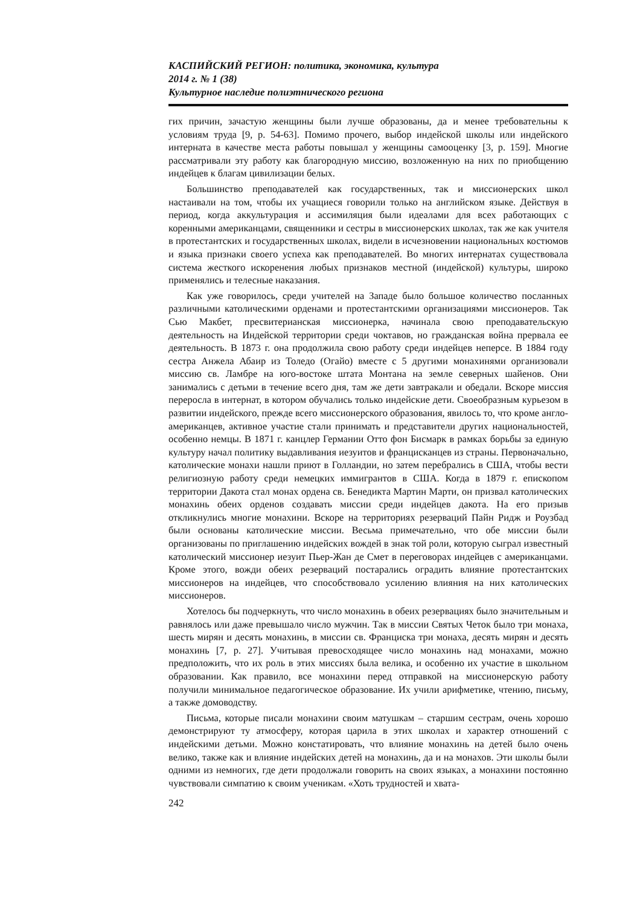КАСПИЙСКИЙ РЕГИОН: политика, экономика, культура
2014 г. № 1 (38)
Культурное наследие полиэтнического региона
гих причин, зачастую женщины были лучше образованы, да и менее требовательны к условиям труда [9, p. 54-63]. Помимо прочего, выбор индейской школы или индейского интерната в качестве места работы повышал у женщины самооценку [3, p. 159]. Многие рассматривали эту работу как благородную миссию, возложенную на них по приобщению индейцев к благам цивилизации белых.
Большинство преподавателей как государственных, так и миссионерских школ настаивали на том, чтобы их учащиеся говорили только на английском языке. Действуя в период, когда аккультурация и ассимиляция были идеалами для всех работающих с коренными американцами, священники и сестры в миссионерских школах, так же как учителя в протестантских и государственных школах, видели в исчезновении национальных костюмов и языка признаки своего успеха как преподавателей. Во многих интернатах существовала система жесткого искоренения любых признаков местной (индейской) культуры, широко применялись и телесные наказания.
Как уже говорилось, среди учителей на Западе было большое количество посланных различными католическими орденами и протестантскими организациями миссионеров. Так Сью Макбет, пресвитерианская миссионерка, начинала свою преподавательскую деятельность на Индейской территории среди чоктавов, но гражданская война прервала ее деятельность. В 1873 г. она продолжила свою работу среди индейцев неперсе. В 1884 году сестра Анжела Абаир из Толедо (Огайо) вместе с 5 другими монахинями организовали миссию св. Ламбре на юго-востоке штата Монтана на земле северных шайенов. Они занимались с детьми в течение всего дня, там же дети завтракали и обедали. Вскоре миссия переросла в интернат, в котором обучались только индейские дети. Своеобразным курьезом в развитии индейского, прежде всего миссионерского образования, явилось то, что кроме англо-американцев, активное участие стали принимать и представители других национальностей, особенно немцы. В 1871 г. канцлер Германии Отто фон Бисмарк в рамках борьбы за единую культуру начал политику выдавливания иезуитов и францисканцев из страны. Первоначально, католические монахи нашли приют в Голландии, но затем перебрались в США, чтобы вести религиозную работу среди немецких иммигрантов в США. Когда в 1879 г. епископом территории Дакота стал монах ордена св. Бенедикта Мартин Марти, он призвал католических монахинь обеих орденов создавать миссии среди индейцев дакота. На его призыв откликнулись многие монахини. Вскоре на территориях резерваций Пайн Ридж и Роузбад были основаны католические миссии. Весьма примечательно, что обе миссии были организованы по приглашению индейских вождей в знак той роли, которую сыграл известный католический миссионер иезуит Пьер-Жан де Смет в переговорах индейцев с американцами. Кроме этого, вожди обеих резерваций постарались оградить влияние протестантских миссионеров на индейцев, что способствовало усилению влияния на них католических миссионеров.
Хотелось бы подчеркнуть, что число монахинь в обеих резервациях было значительным и равнялось или даже превышало число мужчин. Так в миссии Святых Четок было три монаха, шесть мирян и десять монахинь, в миссии св. Франциска три монаха, десять мирян и десять монахинь [7, p. 27]. Учитывая превосходящее число монахинь над монахами, можно предположить, что их роль в этих миссиях была велика, и особенно их участие в школьном образовании. Как правило, все монахини перед отправкой на миссионерскую работу получили минимальное педагогическое образование. Их учили арифметике, чтению, письму, а также домоводству.
Письма, которые писали монахини своим матушкам – старшим сестрам, очень хорошо демонстрируют ту атмосферу, которая царила в этих школах и характер отношений с индейскими детьми. Можно констатировать, что влияние монахинь на детей было очень велико, также как и влияние индейских детей на монахинь, да и на монахов. Эти школы были одними из немногих, где дети продолжали говорить на своих языках, а монахини постоянно чувствовали симпатию к своим ученикам. «Хоть трудностей и хвата-
242